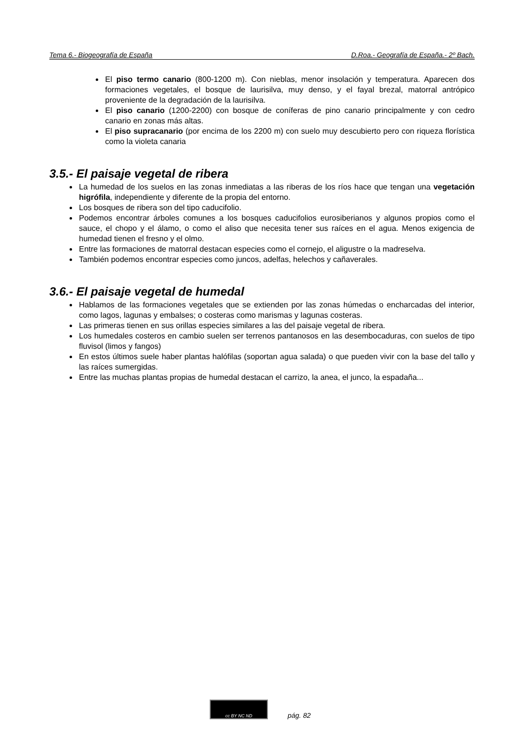Tema 6.- Biogeografía de España D.Roa.- Geografía de España.- 2º Bach.
El piso termo canario (800-1200 m). Con nieblas, menor insolación y temperatura. Aparecen dos formaciones vegetales, el bosque de laurisilva, muy denso, y el fayal brezal, matorral antrópico proveniente de la degradación de la laurisilva.
El piso canario (1200-2200) con bosque de coníferas de pino canario principalmente y con cedro canario en zonas más altas.
El piso supracanario (por encima de los 2200 m) con suelo muy descubierto pero con riqueza florística como la violeta canaria
3.5.- El paisaje vegetal de ribera
La humedad de los suelos en las zonas inmediatas a las riberas de los ríos hace que tengan una vegetación higrófila, independiente y diferente de la propia del entorno.
Los bosques de ribera son del tipo caducifolio.
Podemos encontrar árboles comunes a los bosques caducifolios eurosiberianos y algunos propios como el sauce, el chopo y el álamo, o como el aliso que necesita tener sus raíces en el agua. Menos exigencia de humedad tienen el fresno y el olmo.
Entre las formaciones de matorral destacan especies como el cornejo, el aligustre o la madreselva.
También podemos encontrar especies como juncos, adelfas, helechos y cañaverales.
3.6.- El paisaje vegetal de humedal
Hablamos de las formaciones vegetales que se extienden por las zonas húmedas o encharcadas del interior, como lagos, lagunas y embalses; o costeras como marismas y lagunas costeras.
Las primeras tienen en sus orillas especies similares a las del paisaje vegetal de ribera.
Los humedales costeros en cambio suelen ser terrenos pantanosos en las desembocaduras, con suelos de tipo fluvisol (limos y fangos)
En estos últimos suele haber plantas halófilas (soportan agua salada) o que pueden vivir con la base del tallo y las raíces sumergidas.
Entre las muchas plantas propias de humedal destacan el carrizo, la anea, el junco, la espadaña...
cc BY NC ND
pág. 82